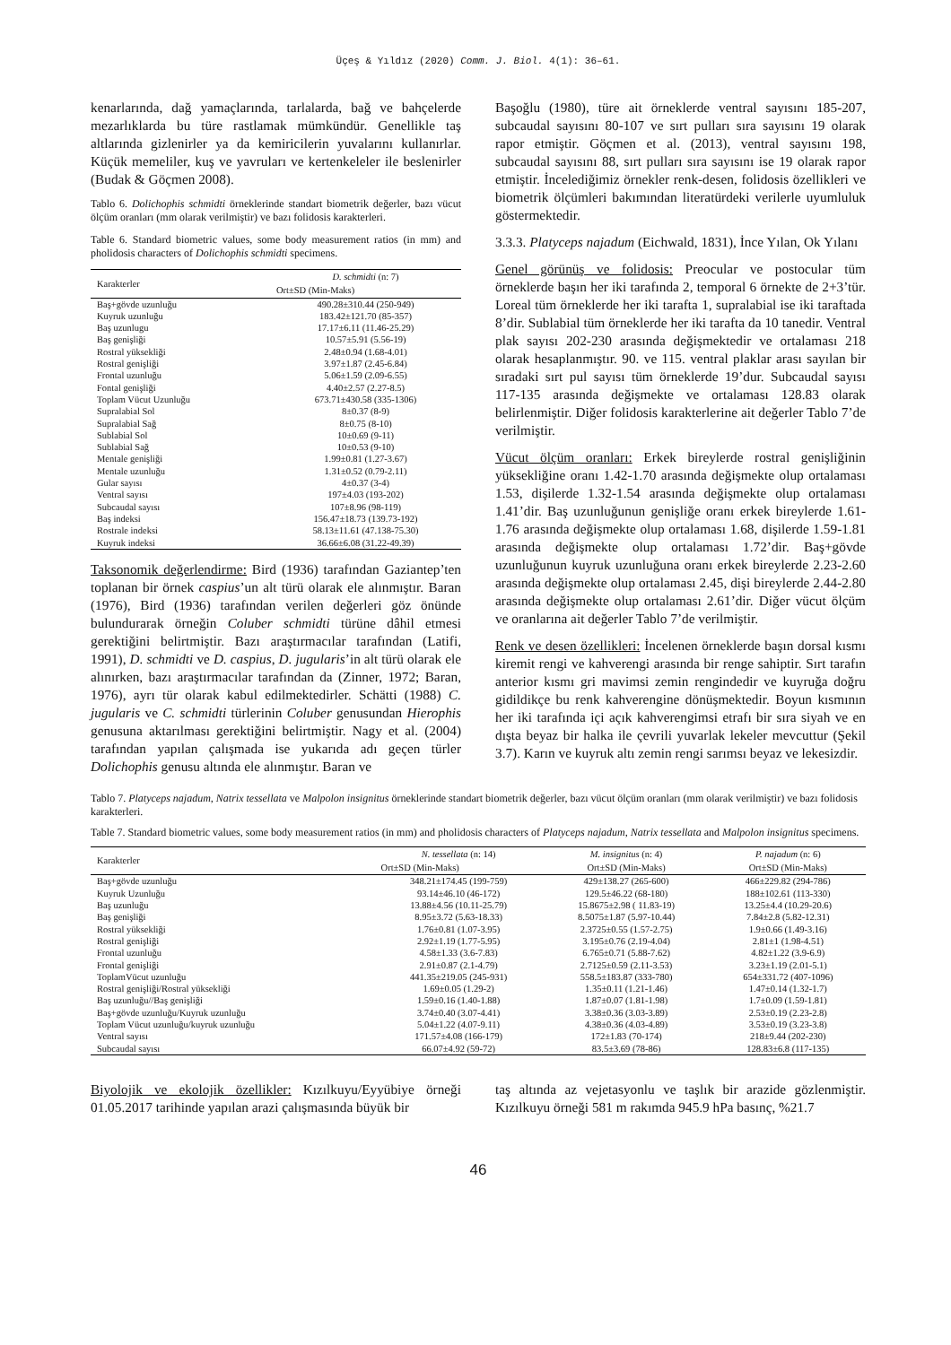Üçeş & Yıldız (2020) Comm. J. Biol. 4(1): 36–61.
kenarlarında, dağ yamaçlarında, tarlalarda, bağ ve bahçelerde mezarlıklarda bu türe rastlamak mümkündür. Genellikle taş altlarında gizlenirler ya da kemiricilerin yuvalarını kullanırlar. Küçük memeliler, kuş ve yavruları ve kertenkeleler ile beslenirler (Budak & Göçmen 2008).
Tablo 6. Dolichophis schmidti örneklerinde standart biometrik değerler, bazı vücut ölçüm oranları (mm olarak verilmiştir) ve bazı folidosis karakterleri.
Table 6. Standard biometric values, some body measurement ratios (in mm) and pholidosis characters of Dolichophis schmidti specimens.
| Karakterler | D. schmidti (n: 7) |
| --- | --- |
| | Ort±SD (Min-Maks) |
| Baş+gövde uzunluğu | 490.28±310.44 (250-949) |
| Kuyruk uzunluğu | 183.42±121.70 (85-357) |
| Baş uzunlugu | 17.17±6.11 (11.46-25.29) |
| Baş genişliği | 10.57±5.91 (5.56-19) |
| Rostral yüksekliği | 2.48±0.94 (1.68-4.01) |
| Rostral genişliği | 3.97±1.87 (2.45-6.84) |
| Frontal uzunluğu | 5.06±1.59 (2.09-6.55) |
| Fontal genişliği | 4.40±2.57 (2.27-8.5) |
| Toplam Vücut Uzunluğu | 673.71±430.58 (335-1306) |
| Supralabial Sol | 8±0.37 (8-9) |
| Supralabial Sağ | 8±0.75 (8-10) |
| Sublabial Sol | 10±0.69 (9-11) |
| Sublabial Sağ | 10±0.53 (9-10) |
| Mentale genişliği | 1.99±0.81 (1.27-3.67) |
| Mentale uzunluğu | 1.31±0.52 (0.79-2.11) |
| Gular sayısı | 4±0.37 (3-4) |
| Ventral sayısı | 197±4.03 (193-202) |
| Subcaudal sayısı | 107±8.96 (98-119) |
| Baş indeksi | 156.47±18.73 (139.73-192) |
| Rostrale indeksi | 58.13±11.61 (47.138-75.30) |
| Kuyruk indeksi | 36.66±6.08 (31.22-49.39) |
Taksonomik değerlendirme: Bird (1936) tarafından Gaziantep’ten toplanan bir örnek caspius’un alt türü olarak ele alınmıştır. Baran (1976), Bird (1936) tarafından verilen değerleri göz önünde bulundurarak örneğin Coluber schmidti türüne dâhil etmesi gerektiğini belirtmiştir. Bazı araştırmacılar tarafından (Latifi, 1991), D. schmidti ve D. caspius, D. jugularis’in alt türü olarak ele alınırken, bazı araştırmacılar tarafından da (Zinner, 1972; Baran, 1976), ayrı tür olarak kabul edilmektedirler. Schätti (1988) C. jugularis ve C. schmidti türlerinin Coluber genusundan Hierophis genusuna aktarılması gerektiğini belirtmiştir. Nagy et al. (2004) tarafından yapılan çalışmada ise yukarıda adı geçen türler Dolichophis genusu altında ele alınmıştır. Baran ve
Başoğlu (1980), türe ait örneklerde ventral sayısını 185-207, subcaudal sayısını 80-107 ve sırt pulları sıra sayısını 19 olarak rapor etmiştir. Göçmen et al. (2013), ventral sayısını 198, subcaudal sayısını 88, sırt pulları sıra sayısını ise 19 olarak rapor etmiştir. İncelediğimiz örnekler renk-desen, folidosis özellikleri ve biometrik ölçümleri bakımından literatürdeki verilerle uyumluluk göstermektedir.
3.3.3. Platyceps najadum (Eichwald, 1831), İnce Yılan, Ok Yılanı
Genel görünüş ve folidosis: Preocular ve postocular tüm örneklerde başın her iki tarafında 2, temporal 6 örnekte de 2+3’tür. Loreal tüm örneklerde her iki tarafta 1, supralabial ise iki taraftada 8’dir. Sublabial tüm örneklerde her iki tarafta da 10 tanedir. Ventral plak sayısı 202-230 arasında değişmektedir ve ortalaması 218 olarak hesaplanmıştır. 90. ve 115. ventral plaklar arası sayılan bir sıradaki sırt pul sayısı tüm örneklerde 19’dur. Subcaudal sayısı 117-135 arasında değişmekte ve ortalaması 128.83 olarak belirlenmiştir. Diğer folidosis karakterlerine ait değerler Tablo 7’de verilmiştir.
Vücut ölçüm oranları: Erkek bireylerde rostral genişliğinin yüksekliğine oranı 1.42-1.70 arasında değişmekte olup ortalaması 1.53, dişilerde 1.32-1.54 arasında değişmekte olup ortalaması 1.41’dir. Baş uzunluğunun genişliğe oranı erkek bireylerde 1.61-1.76 arasında değişmekte olup ortalaması 1.68, dişilerde 1.59-1.81 arasında değişmekte olup ortalaması 1.72’dir. Baş+gövde uzunluğunun kuyruk uzunluğuna oranı erkek bireylerde 2.23-2.60 arasında değişmekte olup ortalaması 2.45, dişi bireylerde 2.44-2.80 arasında değişmekte olup ortalaması 2.61’dir. Diğer vücut ölçüm ve oranlarına ait değerler Tablo 7’de verilmiştir.
Renk ve desen özellikleri: İncelenen örneklerde başın dorsal kısmı kiremit rengi ve kahverengi arasında bir renge sahiptir. Sırt tarafın anterior kısmı gri mavimsi zemin rengindedir ve kuyruğa doğru gidildikçe bu renk kahverengine dönüşmektedir. Boyun kısmının her iki tarafında içi açık kahverengimsi etrafı bir sıra siyah ve en dışta beyaz bir halka ile çevrili yuvarlak lekeler mevcuttur (Şekil 3.7). Karın ve kuyruk altı zemin rengi sarımsı beyaz ve lekesizdir.
Tablo 7. Platyceps najadum, Natrix tessellata ve Malpolon insignitus örneklerinde standart biometrik değerler, bazı vücut ölçüm oranları (mm olarak verilmiştir) ve bazı folidosis karakterleri.
Table 7. Standard biometric values, some body measurement ratios (in mm) and pholidosis characters of Platyceps najadum, Natrix tessellata and Malpolon insignitus specimens.
| Karakterler | N. tessellata (n: 14) | M. insignitus (n: 4) | P. najadum (n: 6) |
| --- | --- | --- | --- |
| | Ort±SD (Min-Maks) | Ort±SD (Min-Maks) | Ort±SD (Min-Maks) |
| Baş+gövde uzunluğu | 348.21±174.45 (199-759) | 429±138.27 (265-600) | 466±229.82 (294-786) |
| Kuyruk Uzunluğu | 93.14±46.10 (46-172) | 129.5±46.22 (68-180) | 188±102.61 (113-330) |
| Baş uzunluğu | 13.88±4.56 (10.11-25.79) | 15.8675±2.98 ( 11.83-19) | 13.25±4.4 (10.29-20.6) |
| Baş genişliği | 8.95±3.72 (5.63-18.33) | 8.5075±1.87 (5.97-10.44) | 7.84±2.8 (5.82-12.31) |
| Rostral yüksekliği | 1.76±0.81 (1.07-3.95) | 2.3725±0.55 (1.57-2.75) | 1.9±0.66 (1.49-3.16) |
| Rostral genişliği | 2.92±1.19 (1.77-5.95) | 3.195±0.76 (2.19-4.04) | 2.81±1 (1.98-4.51) |
| Frontal uzunluğu | 4.58±1.33 (3.6-7.83) | 6.765±0.71 (5.88-7.62) | 4.82±1.22 (3.9-6.9) |
| Frontal genişliği | 2.91±0.87 (2.1-4.79) | 2.7125±0.59 (2.11-3.53) | 3.23±1.19 (2.01-5.1) |
| ToplamVücut uzunluğu | 441.35±219.05 (245-931) | 558.5±183.87 (333-780) | 654±331.72 (407-1096) |
| Rostral genişliği/Rostral yüksekliği | 1.69±0.05 (1.29-2) | 1.35±0.11 (1.21-1.46) | 1.47±0.14 (1.32-1.7) |
| Baş uzunluğu//Baş genişliği | 1.59±0.16 (1.40-1.88) | 1.87±0.07 (1.81-1.98) | 1.7±0.09 (1.59-1.81) |
| Baş+gövde uzunluğu/Kuyruk uzunluğu | 3.74±0.40 (3.07-4.41) | 3.38±0.36 (3.03-3.89) | 2.53±0.19 (2.23-2.8) |
| Toplam Vücut uzunluğu/kuyruk uzunluğu | 5.04±1.22 (4.07-9.11) | 4.38±0.36 (4.03-4.89) | 3.53±0.19 (3.23-3.8) |
| Ventral sayısı | 171.57±4.08 (166-179) | 172±1.83 (70-174) | 218±9.44 (202-230) |
| Subcaudal sayısı | 66.07±4.92 (59-72) | 83.5±3.69 (78-86) | 128.83±6.8 (117-135) |
Biyolojik ve ekolojik özellikler: Kızılkuyu/Eyyübiye örneği 01.05.2017 tarihinde yapılan arazi çalışmasında büyük bir
taş altında az vejetasyonlu ve taşlık bir arazide gözlenmiştir. Kızılkuyu örneği 581 m rakımda 945.9 hPa basınç, %21.7
46